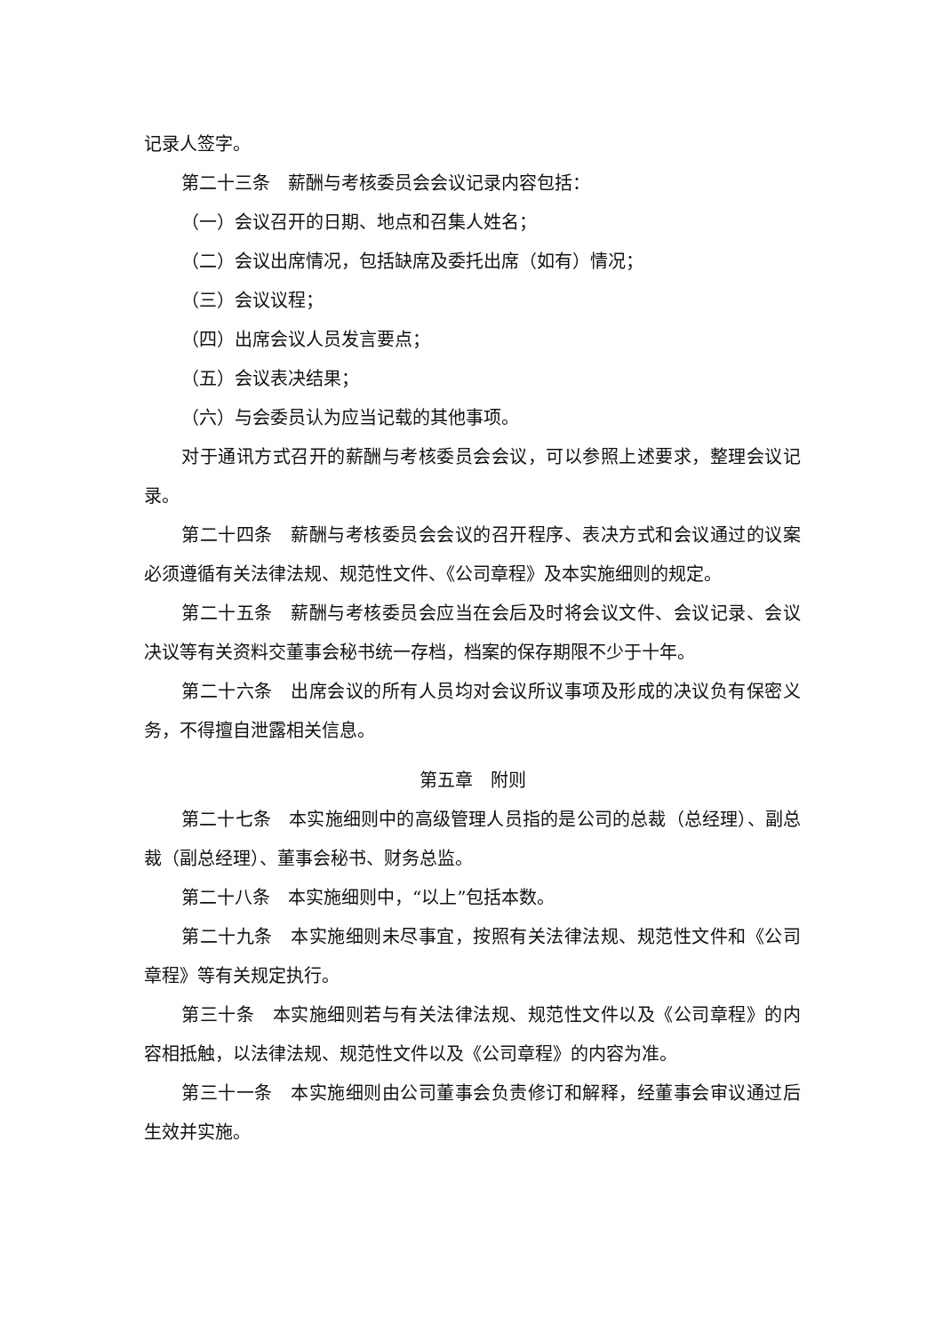记录人签字。
第二十三条　薪酬与考核委员会会议记录内容包括：
（一）会议召开的日期、地点和召集人姓名；
（二）会议出席情况，包括缺席及委托出席（如有）情况；
（三）会议议程；
（四）出席会议人员发言要点；
（五）会议表决结果；
（六）与会委员认为应当记载的其他事项。
对于通讯方式召开的薪酬与考核委员会会议，可以参照上述要求，整理会议记录。
第二十四条　薪酬与考核委员会会议的召开程序、表决方式和会议通过的议案必须遵循有关法律法规、规范性文件、《公司章程》及本实施细则的规定。
第二十五条　薪酬与考核委员会应当在会后及时将会议文件、会议记录、会议决议等有关资料交董事会秘书统一存档，档案的保存期限不少于十年。
第二十六条　出席会议的所有人员均对会议所议事项及形成的决议负有保密义务，不得擅自泄露相关信息。
第五章　附则
第二十七条　本实施细则中的高级管理人员指的是公司的总裁（总经理）、副总裁（副总经理）、董事会秘书、财务总监。
第二十八条　本实施细则中，“以上”包括本数。
第二十九条　本实施细则未尽事宜，按照有关法律法规、规范性文件和《公司章程》等有关规定执行。
第三十条　本实施细则若与有关法律法规、规范性文件以及《公司章程》的内容相抵触，以法律法规、规范性文件以及《公司章程》的内容为准。
第三十一条　本实施细则由公司董事会负责修订和解释，经董事会审议通过后生效并实施。